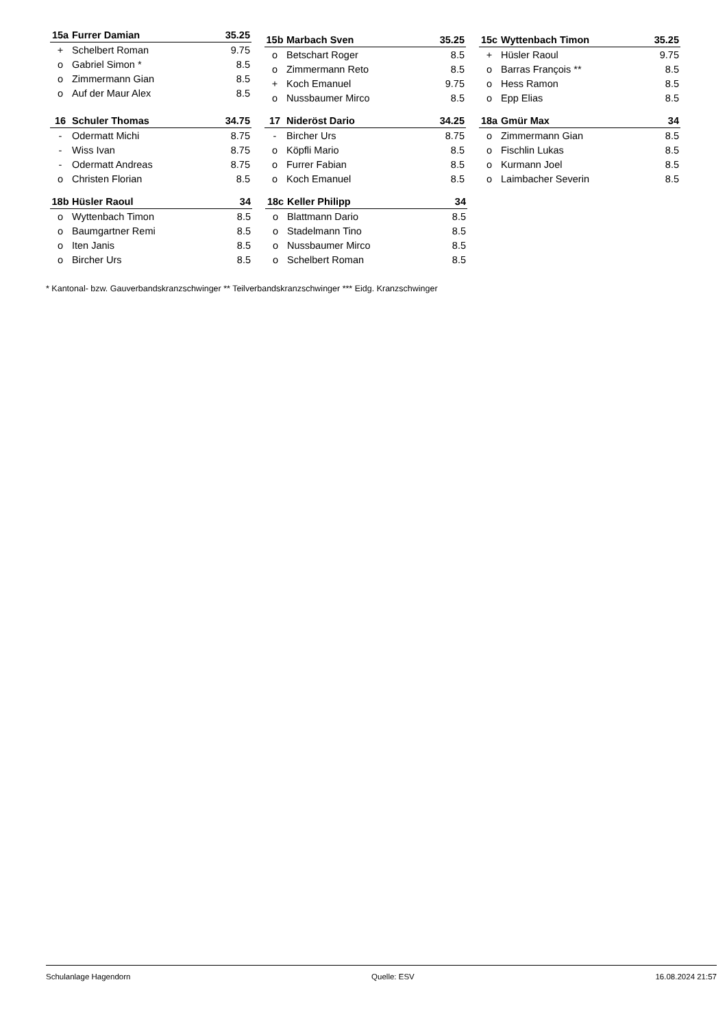| 15a | Furrer Damian | 35.25 |
| --- | --- | --- |
| + | Schelbert Roman | 9.75 |
| o | Gabriel Simon * | 8.5 |
| o | Zimmermann Gian | 8.5 |
| o | Auf der Maur Alex | 8.5 |
| 15b | Marbach Sven | 35.25 |
| --- | --- | --- |
| o | Betschart Roger | 8.5 |
| o | Zimmermann Reto | 8.5 |
| + | Koch Emanuel | 9.75 |
| o | Nussbaumer Mirco | 8.5 |
| 15c | Wyttenbach Timon | 35.25 |
| --- | --- | --- |
| + | Hüsler Raoul | 9.75 |
| o | Barras François ** | 8.5 |
| o | Hess Ramon | 8.5 |
| o | Epp Elias | 8.5 |
| 16 | Schuler Thomas | 34.75 |
| --- | --- | --- |
| - | Odermatt Michi | 8.75 |
| - | Wiss Ivan | 8.75 |
| - | Odermatt Andreas | 8.75 |
| o | Christen Florian | 8.5 |
| 17 | Nideröst Dario | 34.25 |
| --- | --- | --- |
| - | Bircher Urs | 8.75 |
| o | Köpfli Mario | 8.5 |
| o | Furrer Fabian | 8.5 |
| o | Koch Emanuel | 8.5 |
| 18a | Gmür Max | 34 |
| --- | --- | --- |
| o | Zimmermann Gian | 8.5 |
| o | Fischlin Lukas | 8.5 |
| o | Kurmann Joel | 8.5 |
| o | Laimbacher Severin | 8.5 |
| 18b | Hüsler Raoul | 34 |
| --- | --- | --- |
| o | Wyttenbach Timon | 8.5 |
| o | Baumgartner Remi | 8.5 |
| o | Iten Janis | 8.5 |
| o | Bircher Urs | 8.5 |
| 18c | Keller Philipp | 34 |
| --- | --- | --- |
| o | Blattmann Dario | 8.5 |
| o | Stadelmann Tino | 8.5 |
| o | Nussbaumer Mirco | 8.5 |
| o | Schelbert Roman | 8.5 |
* Kantonal- bzw. Gauverbandskranzschwinger ** Teilverbandskranzschwinger *** Eidg. Kranzschwinger
Schulanlage Hagendorn Quelle: ESV 16.08.2024 21:57